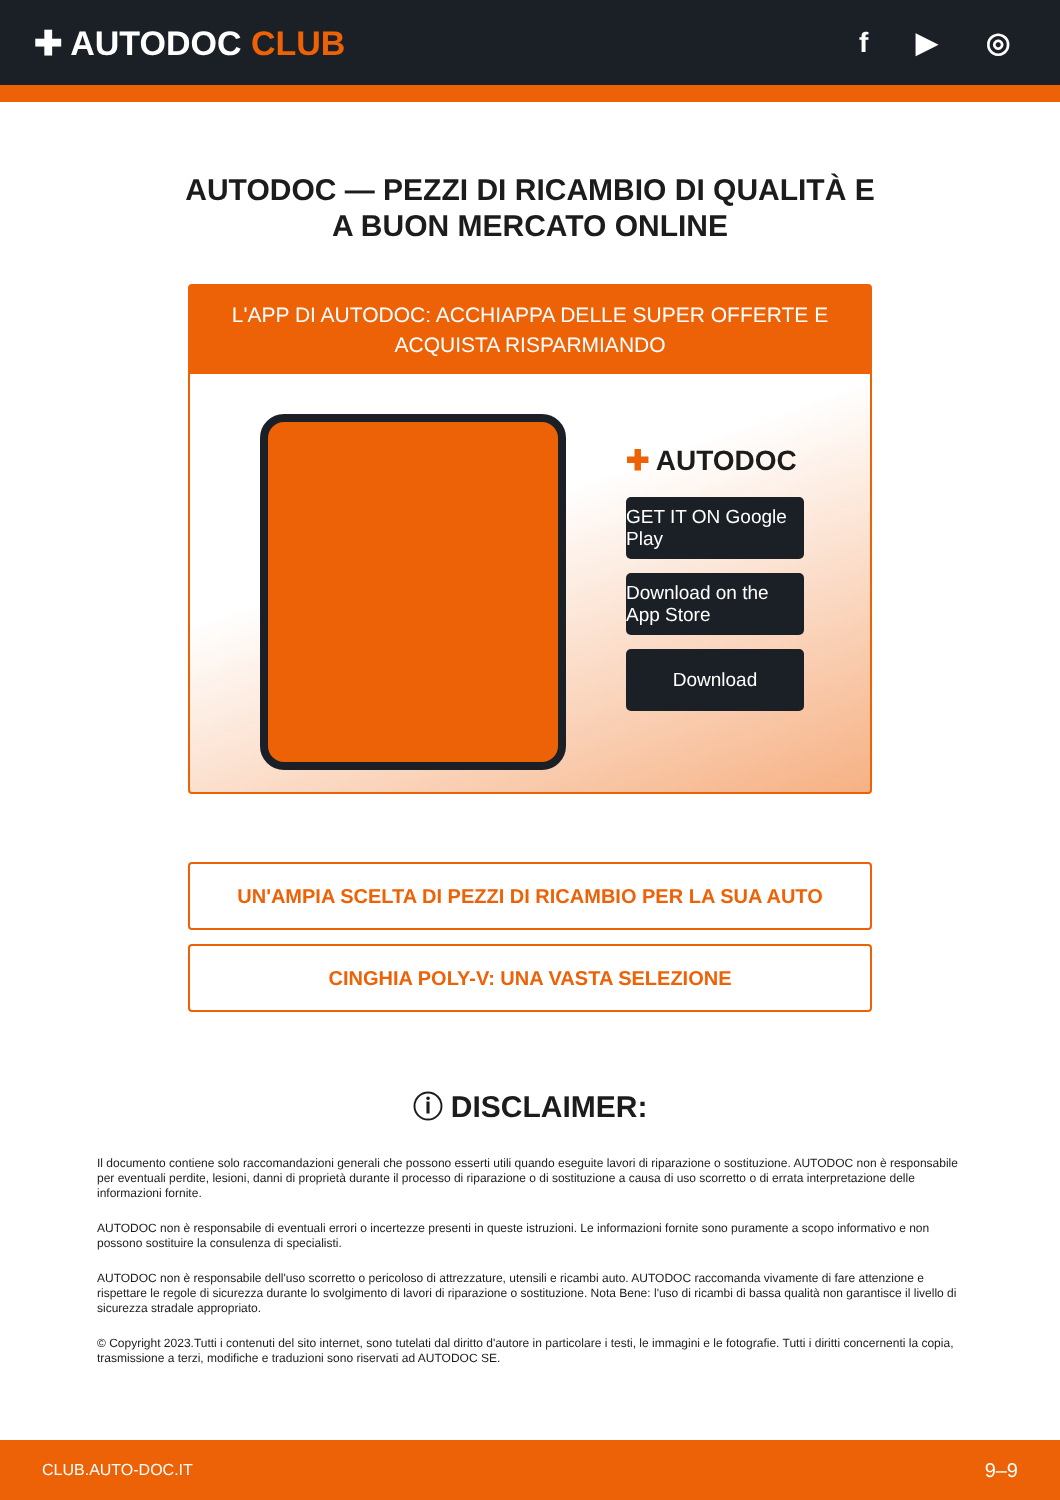✚ AUTODOC CLUB
f ▶ ◎
AUTODOC — PEZZI DI RICAMBIO DI QUALITÀ E A BUON MERCATO ONLINE
L'APP DI AUTODOC: ACCHIAPPA DELLE SUPER OFFERTE E ACQUISTA RISPARMIANDO
✚ AUTODOC
GET IT ON Google Play
Download on the App Store
Download
UN'AMPIA SCELTA DI PEZZI DI RICAMBIO PER LA SUA AUTO
CINGHIA POLY-V: UNA VASTA SELEZIONE
ⓘ DISCLAIMER:
Il documento contiene solo raccomandazioni generali che possono esserti utili quando eseguite lavori di riparazione o sostituzione. AUTODOC non è responsabile per eventuali perdite, lesioni, danni di proprietà durante il processo di riparazione o di sostituzione a causa di uso scorretto o di errata interpretazione delle informazioni fornite.
AUTODOC non è responsabile di eventuali errori o incertezze presenti in queste istruzioni. Le informazioni fornite sono puramente a scopo informativo e non possono sostituire la consulenza di specialisti.
AUTODOC non è responsabile dell'uso scorretto o pericoloso di attrezzature, utensili e ricambi auto. AUTODOC raccomanda vivamente di fare attenzione e rispettare le regole di sicurezza durante lo svolgimento di lavori di riparazione o sostituzione. Nota Bene: l'uso di ricambi di bassa qualità non garantisce il livello di sicurezza stradale appropriato.
© Copyright 2023.Tutti i contenuti del sito internet, sono tutelati dal diritto d'autore in particolare i testi, le immagini e le fotografie. Tutti i diritti concernenti la copia, trasmissione a terzi, modifiche e traduzioni sono riservati ad AUTODOC SE.
CLUB.AUTO-DOC.IT 9–9